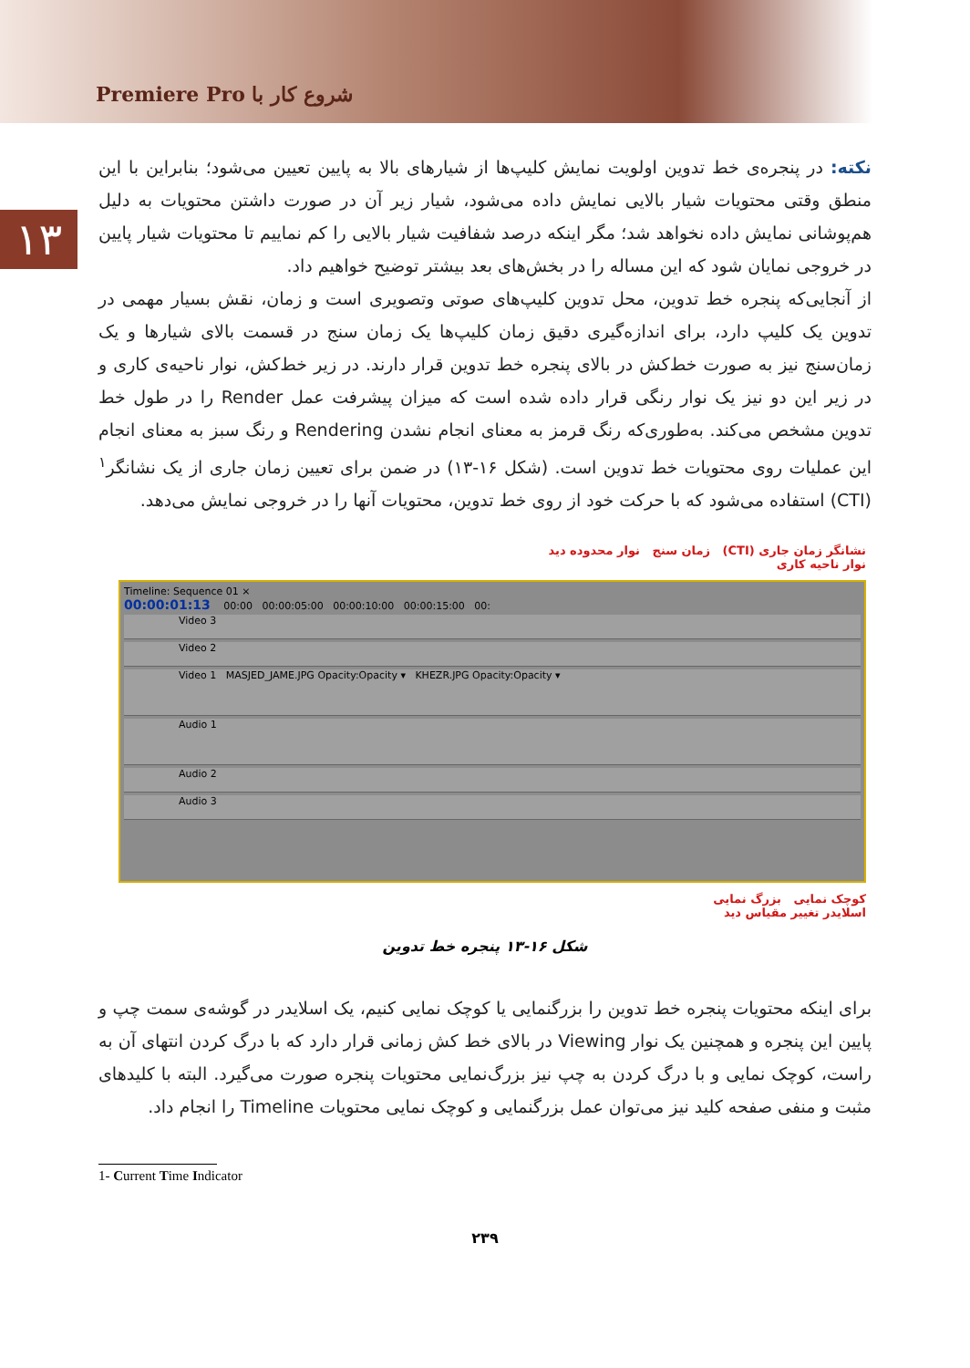شروع کار با Premiere Pro
۱۳
نکته: در پنجره‌ی خط تدوین اولویت نمایش کلیپ‌ها از شیارهای بالا به پایین تعیین می‌شود؛ بنابراین با این منطق وقتی محتویات شیار بالایی نمایش داده می‌شود، شیار زیر آن در صورت داشتن محتویات به دلیل هم‌پوشانی نمایش داده نخواهد شد؛ مگر اینکه درصد شفافیت شیار بالایی را کم نماییم تا محتویات شیار پایین در خروجی نمایان شود که این مساله را در بخش‌های بعد بیشتر توضیح خواهیم داد.
از آنجایی‌که پنجره خط تدوین، محل تدوین کلیپ‌های صوتی وتصویری است و زمان، نقش بسیار مهمی در تدوین یک کلیپ دارد، برای اندازه‌گیری دقیق زمان کلیپ‌ها یک زمان سنج در قسمت بالای شیارها و یک زمان‌سنج نیز به صورت خط‌کش در بالای پنجره خط تدوین قرار دارند. در زیر خط‌کش، نوار ناحیه‌ی کاری و در زیر این دو نیز یک نوار رنگی قرار داده شده است که میزان پیشرفت عمل Render را در طول خط تدوین مشخص می‌کند. به‌طوری‌که رنگ قرمز به معنای انجام نشدن Rendering و رنگ سبز به معنای انجام این عملیات روی محتویات خط تدوین است. (شکل ۱۶-۱۳) در ضمن برای تعیین زمان جاری از یک نشانگر<sup>۱</sup> (CTI) استفاده می‌شود که با حرکت خود از روی خط تدوین، محتویات آنها را در خروجی نمایش می‌دهد.
نشانگر زمان جاری (CTI) زمان سنج نوار محدوده دید
نوار ناحیه کاری
Timeline: Sequence 01 ×
00:00:01:13 00:00 00:00:05:00 00:00:10:00 00:00:15:00 00:
Video 3
Video 2
Video 1 MASJED_JAME.JPG Opacity:Opacity ▾ KHEZR.JPG Opacity:Opacity ▾
Audio 1
Audio 2
Audio 3
کوچک نمایی بزرگ نمایی
اسلایدر تغییر مقیاس دید
شکل ۱۶-۱۳ پنجره خط تدوین
برای اینکه محتویات پنجره خط تدوین را بزرگنمایی یا کوچک نمایی کنیم، یک اسلایدر در گوشه‌ی سمت چپ و پایین این پنجره و همچنین یک نوار Viewing در بالای خط کش زمانی قرار دارد که با درگ کردن انتهای آن به راست، کوچک نمایی و با درگ کردن به چپ نیز بزرگ‌نمایی محتویات پنجره صورت می‌گیرد. البته با کلیدهای مثبت و منفی صفحه کلید نیز می‌توان عمل بزرگنمایی و کوچک نمایی محتویات Timeline را انجام داد.
1- Current Time Indicator
۲۳۹